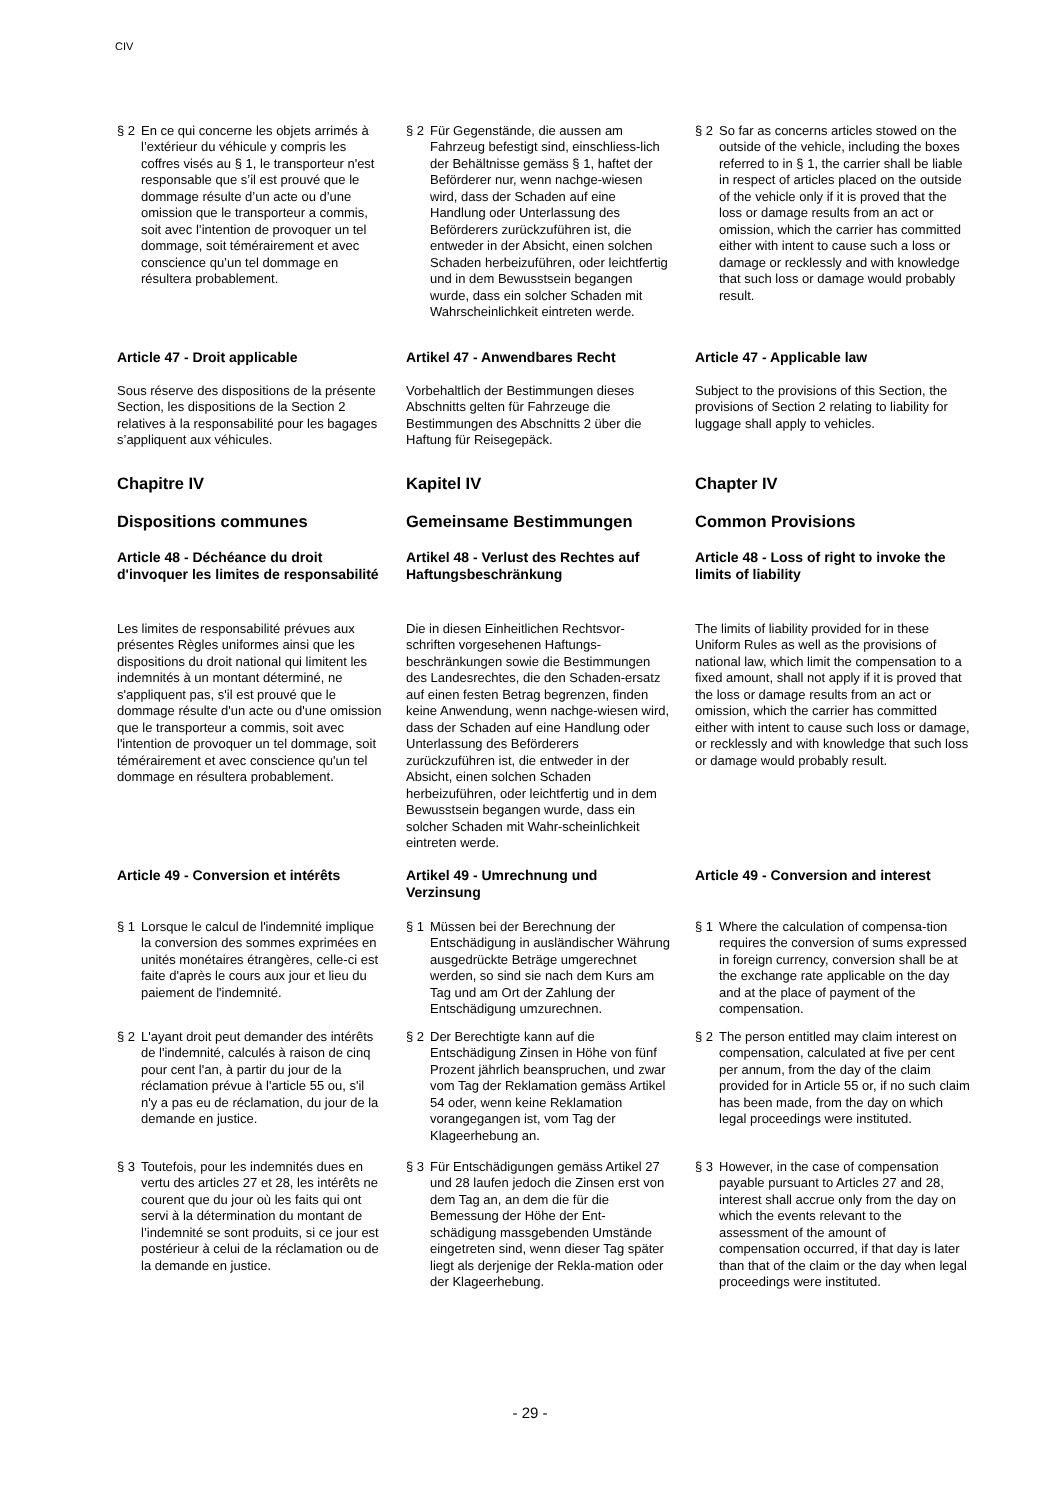CIV
§ 2 En ce qui concerne les objets arrimés à l’extérieur du véhicule y compris les coffres visés au § 1, le transporteur n'est responsable que s’il est prouvé que le dommage résulte d’un acte ou d’une omission que le transporteur a commis, soit avec l’intention de provoquer un tel dommage, soit témérairement et avec conscience qu’un tel dommage en résultera probablement.
§ 2 Für Gegenstände, die aussen am Fahrzeug befestigt sind, einschliess-lich der Behältnisse gemäss § 1, haftet der Beförderer nur, wenn nachge-wiesen wird, dass der Schaden auf eine Handlung oder Unterlassung des Beförderers zurückzuführen ist, die entweder in der Absicht, einen solchen Schaden herbeizuführen, oder leichtfertig und in dem Bewusstsein begangen wurde, dass ein solcher Schaden mit Wahrscheinlichkeit eintreten werde.
§ 2 So far as concerns articles stowed on the outside of the vehicle, including the boxes referred to in § 1, the carrier shall be liable in respect of articles placed on the outside of the vehicle only if it is proved that the loss or damage results from an act or omission, which the carrier has committed either with intent to cause such a loss or damage or recklessly and with knowledge that such loss or damage would probably result.
Article 47 - Droit applicable Artikel 47 - Anwendbares Recht Article 47 - Applicable law
Sous réserve des dispositions de la présente Section, les dispositions de la Section 2 relatives à la responsabilité pour les bagages s’appliquent aux véhicules.
Vorbehaltlich der Bestimmungen dieses Abschnitts gelten für Fahrzeuge die Bestimmungen des Abschnitts 2 über die Haftung für Reisegepäck.
Subject to the provisions of this Section, the provisions of Section 2 relating to liability for luggage shall apply to vehicles.
Chapitre IV Kapitel IV Chapter IV
Dispositions communes Gemeinsame Bestimmungen Common Provisions
Article 48 - Déchéance du droit d'invoquer les limites de responsabilité
Artikel 48 - Verlust des Rechtes auf Haftungsbeschränkung
Article 48 - Loss of right to invoke the limits of liability
Les limites de responsabilité prévues aux présentes Règles uniformes ainsi que les dispositions du droit national qui limitent les indemnités à un montant déterminé, ne s'appliquent pas, s'il est prouvé que le dommage résulte d'un acte ou d'une omission que le transporteur a commis, soit avec l'intention de provoquer un tel dommage, soit témérairement et avec conscience qu'un tel dommage en résultera probablement.
Die in diesen Einheitlichen Rechtsvor-schriften vorgesehenen Haftungs-beschränkungen sowie die Bestimmungen des Landesrechtes, die den Schaden-ersatz auf einen festen Betrag begrenzen, finden keine Anwendung, wenn nachge-wiesen wird, dass der Schaden auf eine Handlung oder Unterlassung des Beförderers zurückzuführen ist, die entweder in der Absicht, einen solchen Schaden herbeizuführen, oder leichtfertig und in dem Bewusstsein begangen wurde, dass ein solcher Schaden mit Wahr-scheinlichkeit eintreten werde.
The limits of liability provided for in these Uniform Rules as well as the provisions of national law, which limit the compensation to a fixed amount, shall not apply if it is proved that the loss or damage results from an act or omission, which the carrier has committed either with intent to cause such loss or damage, or recklessly and with knowledge that such loss or damage would probably result.
Article 49 - Conversion et intérêts
Artikel 49 - Umrechnung und Verzinsung
Article 49 - Conversion and interest
§ 1 Lorsque le calcul de l'indemnité implique la conversion des sommes exprimées en unités monétaires étrangères, celle-ci est faite d'après le cours aux jour et lieu du paiement de l'indemnité.
§ 1 Müssen bei der Berechnung der Entschädigung in ausländischer Währung ausgedrückte Beträge umgerechnet werden, so sind sie nach dem Kurs am Tag und am Ort der Zahlung der Entschädigung umzurechnen.
§ 1 Where the calculation of compensa-tion requires the conversion of sums expressed in foreign currency, conversion shall be at the exchange rate applicable on the day and at the place of payment of the compensation.
§ 2 L'ayant droit peut demander des intérêts de l'indemnité, calculés à raison de cinq pour cent l'an, à partir du jour de la réclamation prévue à l'article 55 ou, s'il n'y a pas eu de réclamation, du jour de la demande en justice.
§ 2 Der Berechtigte kann auf die Entschädigung Zinsen in Höhe von fünf Prozent jährlich beanspruchen, und zwar vom Tag der Reklamation gemäss Artikel 54 oder, wenn keine Reklamation vorangegangen ist, vom Tag der Klageerhebung an.
§ 2 The person entitled may claim interest on compensation, calculated at five per cent per annum, from the day of the claim provided for in Article 55 or, if no such claim has been made, from the day on which legal proceedings were instituted.
§ 3 Toutefois, pour les indemnités dues en vertu des articles 27 et 28, les intérêts ne courent que du jour où les faits qui ont servi à la détermination du montant de l’indemnité se sont produits, si ce jour est postérieur à celui de la réclamation ou de la demande en justice.
§ 3 Für Entschädigungen gemäss Artikel 27 und 28 laufen jedoch die Zinsen erst von dem Tag an, an dem die für die Bemessung der Höhe der Ent-schädigung massgebenden Umstände eingetreten sind, wenn dieser Tag später liegt als derjenige der Rekla-mation oder der Klageerhebung.
§ 3 However, in the case of compensation payable pursuant to Articles 27 and 28, interest shall accrue only from the day on which the events relevant to the assessment of the amount of compensation occurred, if that day is later than that of the claim or the day when legal proceedings were instituted.
- 29 -